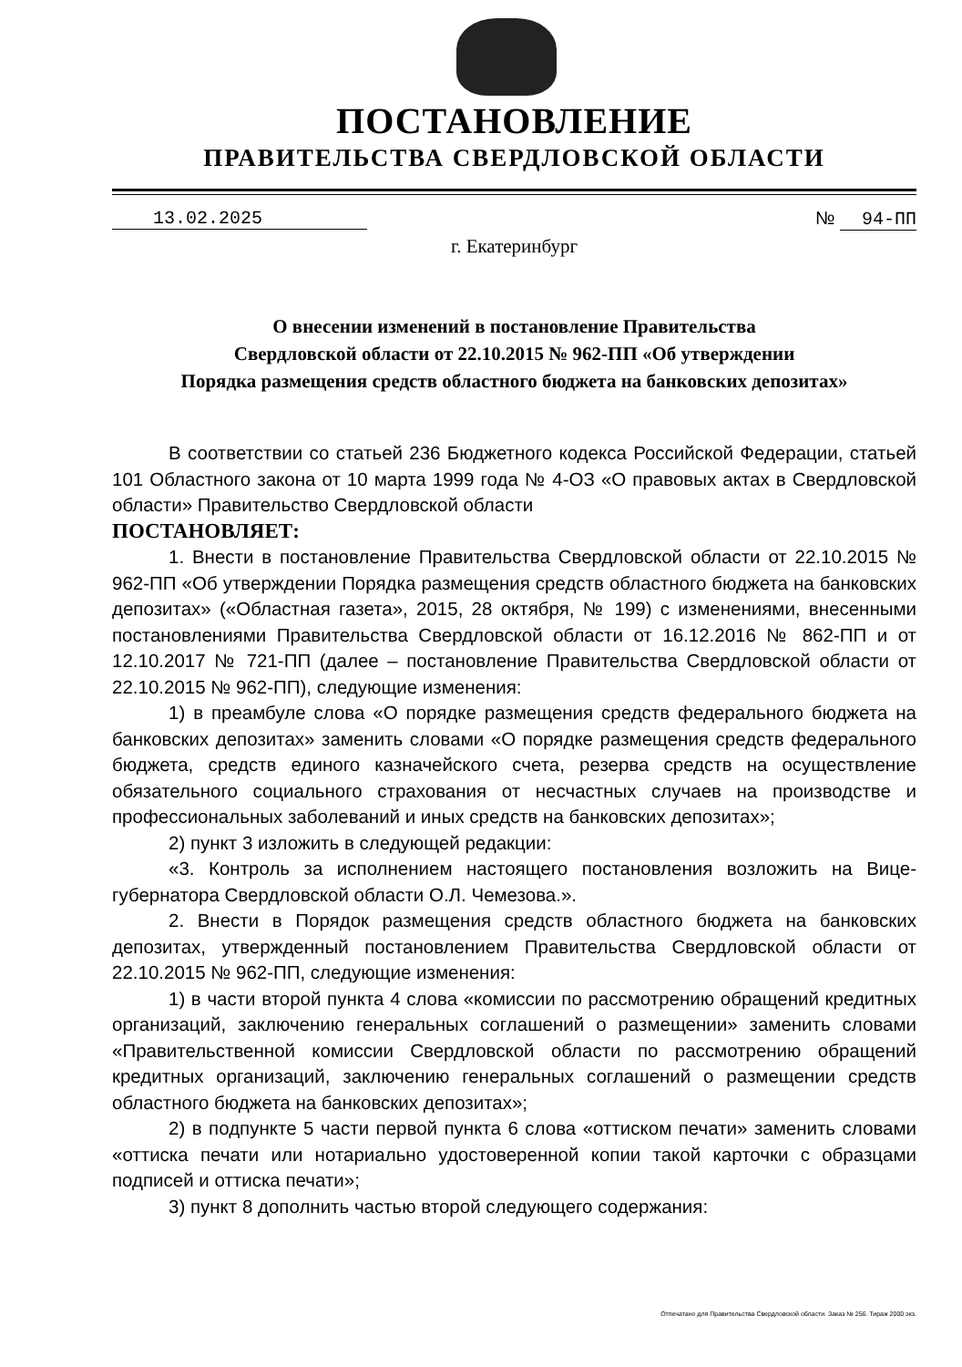ПОСТАНОВЛЕНИЕ
ПРАВИТЕЛЬСТВА СВЕРДЛОВСКОЙ ОБЛАСТИ
13.02.2025 № 94-ПП
г. Екатеринбург
О внесении изменений в постановление Правительства
Свердловской области от 22.10.2015 № 962-ПП «Об утверждении
Порядка размещения средств областного бюджета на банковских депозитах»
В соответствии со статьей 236 Бюджетного кодекса Российской Федерации, статьей 101 Областного закона от 10 марта 1999 года № 4-ОЗ «О правовых актах в Свердловской области» Правительство Свердловской области
ПОСТАНОВЛЯЕТ:
1. Внести в постановление Правительства Свердловской области от 22.10.2015 № 962-ПП «Об утверждении Порядка размещения средств областного бюджета на банковских депозитах» («Областная газета», 2015, 28 октября, № 199) с изменениями, внесенными постановлениями Правительства Свердловской области от 16.12.2016 № 862-ПП и от 12.10.2017 № 721-ПП (далее – постановление Правительства Свердловской области от 22.10.2015 № 962-ПП), следующие изменения:
1) в преамбуле слова «О порядке размещения средств федерального бюджета на банковских депозитах» заменить словами «О порядке размещения средств федерального бюджета, средств единого казначейского счета, резерва средств на осуществление обязательного социального страхования от несчастных случаев на производстве и профессиональных заболеваний и иных средств на банковских депозитах»;
2) пункт 3 изложить в следующей редакции:
«3. Контроль за исполнением настоящего постановления возложить на Вице-губернатора Свердловской области О.Л. Чемезова.».
2. Внести в Порядок размещения средств областного бюджета на банковских депозитах, утвержденный постановлением Правительства Свердловской области от 22.10.2015 № 962-ПП, следующие изменения:
1) в части второй пункта 4 слова «комиссии по рассмотрению обращений кредитных организаций, заключению генеральных соглашений о размещении» заменить словами «Правительственной комиссии Свердловской области по рассмотрению обращений кредитных организаций, заключению генеральных соглашений о размещении средств областного бюджета на банковских депозитах»;
2) в подпункте 5 части первой пункта 6 слова «оттиском печати» заменить словами «оттиска печати или нотариально удостоверенной копии такой карточки с образцами подписей и оттиска печати»;
3) пункт 8 дополнить частью второй следующего содержания:
Отпечатано для Правительства Свердловской области. Заказ № 256. Тираж 2000 экз.